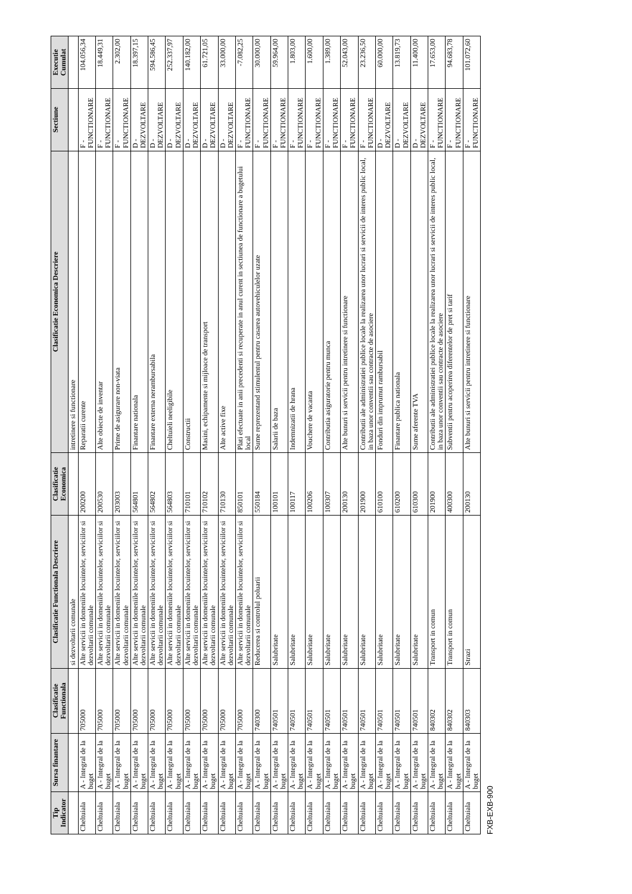| Tip Indicator | Sursa finantare | Clasificatie Functionala | Clasificatie Functionala Descriere | Clasificatie Economica | Clasificatie Economica Descriere | Sectiune | Executie Cumulat |
| --- | --- | --- | --- | --- | --- | --- | --- |
| | | | si dezvoltarii comunale | | intretinere si functionare | | |
| Cheltuiala | A - Integral de la buget | 705000 | Alte servicii in domeniile locuintelor, serviciilor si dezvoltarii comunale | 200200 | Reparatii curente | F - FUNCTIONARE | 104.056,34 |
| Cheltuiala | A - Integral de la buget | 705000 | Alte servicii in domeniile locuintelor, serviciilor si dezvoltarii comunale | 200530 | Alte obiecte de inventar | F - FUNCTIONARE | 18.449,31 |
| Cheltuiala | A - Integral de la buget | 705000 | Alte servicii in domeniile locuintelor, serviciilor si dezvoltarii comunale | 203003 | Prime de asigurare non-viata | F - FUNCTIONARE | 2.302,00 |
| Cheltuiala | A - Integral de la buget | 705000 | Alte servicii in domeniile locuintelor, serviciilor si dezvoltarii comunale | 564801 | Finantare nationala | D - DEZVOLTARE | 18.397,15 |
| Cheltuiala | A - Integral de la buget | 705000 | Alte servicii in domeniile locuintelor, serviciilor si dezvoltarii comunale | 564802 | Finantare externa nerambursabila | D - DEZVOLTARE | 594.586,45 |
| Cheltuiala | A - Integral de la buget | 705000 | Alte servicii in domeniile locuintelor, serviciilor si dezvoltarii comunale | 564803 | Cheltuieli neeligibile | D - DEZVOLTARE | 252.337,97 |
| Cheltuiala | A - Integral de la buget | 705000 | Alte servicii in domeniile locuintelor, serviciilor si dezvoltarii comunale | 710101 | Constructii | D - DEZVOLTARE | 140.182,00 |
| Cheltuiala | A - Integral de la buget | 705000 | Alte servicii in domeniile locuintelor, serviciilor si dezvoltarii comunale | 710102 | Masini, echipamente si mijloace de transport | D - DEZVOLTARE | 61.721,05 |
| Cheltuiala | A - Integral de la buget | 705000 | Alte servicii in domeniile locuintelor, serviciilor si dezvoltarii comunale | 710130 | Alte active fixe | D - DEZVOLTARE | 33.000,00 |
| Cheltuiala | A - Integral de la buget | 705000 | Alte servicii in domeniile locuintelor, serviciilor si dezvoltarii comunale | 850101 | Plati efectuate in anii precedenti si recuperate in anul curent in sectiunea de functionare a bugetului local | F - FUNCTIONARE | -7.082,25 |
| Cheltuiala | A - Integral de la buget | 740300 | Reducerea si controlul poluarii | 550184 | Sume reprezentand stimulentul pentru casarea autovehiculelor uzate | F - FUNCTIONARE | 30.000,00 |
| Cheltuiala | A - Integral de la buget | 740501 | Salubritate | 100101 | Salarii de baza | F - FUNCTIONARE | 59.964,00 |
| Cheltuiala | A - Integral de la buget | 740501 | Salubritate | 100117 | Indemnizatii de hrana | F - FUNCTIONARE | 1.803,00 |
| Cheltuiala | A - Integral de la buget | 740501 | Salubritate | 100206 | Vouchere de vacanta | F - FUNCTIONARE | 1.600,00 |
| Cheltuiala | A - Integral de la buget | 740501 | Salubritate | 100307 | Contributia asiguratorie pentru munca | F - FUNCTIONARE | 1.389,00 |
| Cheltuiala | A - Integral de la buget | 740501 | Salubritate | 200130 | Alte bunuri si servicii pentru intretinere si functionare | F - FUNCTIONARE | 52.043,00 |
| Cheltuiala | A - Integral de la buget | 740501 | Salubritate | 201900 | Contributii ale administratiei publice locale la realizarea unor lucrari si servicii de interes public local, in baza unor conventii sau contracte de asociere | F - FUNCTIONARE | 23.236,50 |
| Cheltuiala | A - Integral de la buget | 740501 | Salubritate | 610100 | Fonduri din imprumut rambursabil | D - DEZVOLTARE | 60.000,00 |
| Cheltuiala | A - Integral de la buget | 740501 | Salubritate | 610200 | Finantare publica nationala | D - DEZVOLTARE | 13.819,73 |
| Cheltuiala | A - Integral de la buget | 740501 | Salubritate | 610300 | Sume aferente TVA | D - DEZVOLTARE | 11.400,00 |
| Cheltuiala | A - Integral de la buget | 840302 | Transport in comun | 201900 | Contributii ale administratiei publice locale la realizarea unor lucrari si servicii de interes public local, in baza unor conventii sau contracte de asociere | F - FUNCTIONARE | 17.653,00 |
| Cheltuiala | A - Integral de la buget | 840302 | Transport in comun | 400300 | Subventii pentru acoperirea diferentelor de pret si tarif | F - FUNCTIONARE | 94.683,78 |
| Cheltuiala | A - Integral de la buget | 840303 | Strazi | 200130 | Alte bunuri si servicii pentru intretinere si functionare | F - FUNCTIONARE | 101.072,60 |
FXB-EXB-900